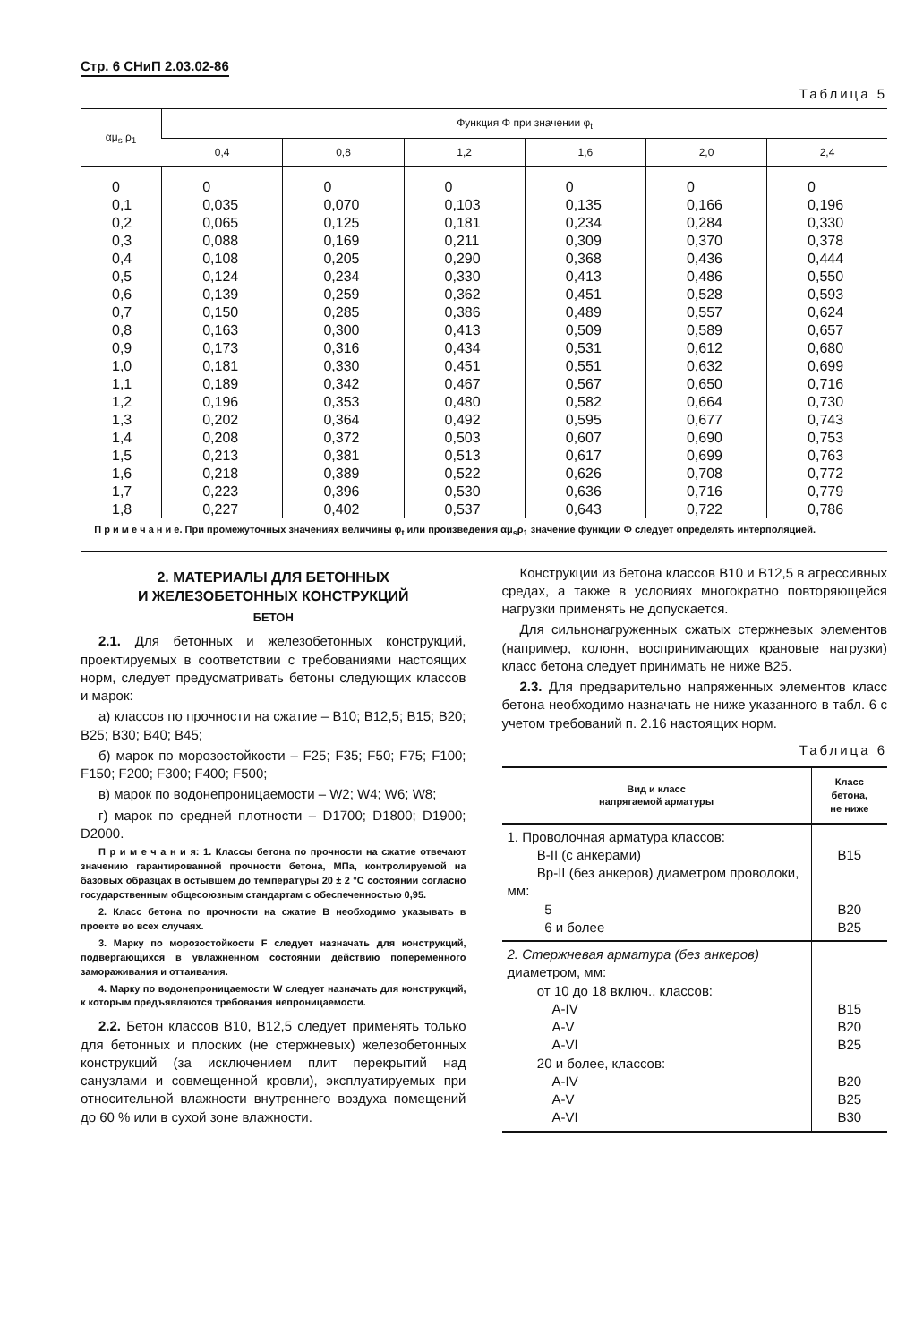Стр. 6 СНиП 2.03.02-86
Таблица 5
| αμ<sub>s</sub> ρ<sub>1</sub> | Функция Φ при значении φ<sub>t</sub> | | | | | |
| --- | --- | --- | --- | --- | --- | --- |
| | 0,4 | 0,8 | 1,2 | 1,6 | 2,0 | 2,4 |
| 0 | 0 | 0 | 0 | 0 | 0 | 0 |
| 0,1 | 0,035 | 0,070 | 0,103 | 0,135 | 0,166 | 0,196 |
| 0,2 | 0,065 | 0,125 | 0,181 | 0,234 | 0,284 | 0,330 |
| 0,3 | 0,088 | 0,169 | 0,211 | 0,309 | 0,370 | 0,378 |
| 0,4 | 0,108 | 0,205 | 0,290 | 0,368 | 0,436 | 0,444 |
| 0,5 | 0,124 | 0,234 | 0,330 | 0,413 | 0,486 | 0,550 |
| 0,6 | 0,139 | 0,259 | 0,362 | 0,451 | 0,528 | 0,593 |
| 0,7 | 0,150 | 0,285 | 0,386 | 0,489 | 0,557 | 0,624 |
| 0,8 | 0,163 | 0,300 | 0,413 | 0,509 | 0,589 | 0,657 |
| 0,9 | 0,173 | 0,316 | 0,434 | 0,531 | 0,612 | 0,680 |
| 1,0 | 0,181 | 0,330 | 0,451 | 0,551 | 0,632 | 0,699 |
| 1,1 | 0,189 | 0,342 | 0,467 | 0,567 | 0,650 | 0,716 |
| 1,2 | 0,196 | 0,353 | 0,480 | 0,582 | 0,664 | 0,730 |
| 1,3 | 0,202 | 0,364 | 0,492 | 0,595 | 0,677 | 0,743 |
| 1,4 | 0,208 | 0,372 | 0,503 | 0,607 | 0,690 | 0,753 |
| 1,5 | 0,213 | 0,381 | 0,513 | 0,617 | 0,699 | 0,763 |
| 1,6 | 0,218 | 0,389 | 0,522 | 0,626 | 0,708 | 0,772 |
| 1,7 | 0,223 | 0,396 | 0,530 | 0,636 | 0,716 | 0,779 |
| 1,8 | 0,227 | 0,402 | 0,537 | 0,643 | 0,722 | 0,786 |
П р и м е ч а н и е. При промежуточных значениях величины φ<sub>t</sub> или произведения αμ<sub>s</sub>ρ<sub>1</sub> значение функции Φ следует определять интерполяцией.
2. МАТЕРИАЛЫ ДЛЯ БЕТОННЫХ
И ЖЕЛЕЗОБЕТОННЫХ КОНСТРУКЦИЙ
БЕТОН
2.1. Для бетонных и железобетонных конструкций, проектируемых в соответствии с требованиями настоящих норм, следует предусматривать бетоны следующих классов и марок:
а) классов по прочности на сжатие – B10; B12,5; B15; B20; B25; B30; B40; B45;
б) марок по морозостойкости – F25; F35; F50; F75; F100; F150; F200; F300; F400; F500;
в) марок по водонепроницаемости – W2; W4; W6; W8;
г) марок по средней плотности – D1700; D1800; D1900; D2000.
П р и м е ч а н и я: 1. Классы бетона по прочности на сжатие отвечают значению гарантированной прочности бетона, МПа, контролируемой на базовых образцах в остывшем до температуры 20 ± 2 °С состоянии согласно государственным общесоюзным стандартам с обеспеченностью 0,95.
2. Класс бетона по прочности на сжатие B необходимо указывать в проекте во всех случаях.
3. Марку по морозостойкости F следует назначать для конструкций, подвергающихся в увлажненном состоянии действию попеременного замораживания и оттаивания.
4. Марку по водонепроницаемости W следует назначать для конструкций, к которым предъявляются требования непроницаемости.
2.2. Бетон классов B10, B12,5 следует применять только для бетонных и плоских (не стержневых) железобетонных конструкций (за исключением плит перекрытий над санузлами и совмещенной кровли), эксплуатируемых при относительной влажности внутреннего воздуха помещений до 60 % или в сухой зоне влажности.
Конструкции из бетона классов B10 и B12,5 в агрессивных средах, а также в условиях многократно повторяющейся нагрузки применять не допускается.
Для сильнонагруженных сжатых стержневых элементов (например, колонн, воспринимающих крановые нагрузки) класс бетона следует принимать не ниже B25.
2.3. Для предварительно напряженных элементов класс бетона необходимо назначать не ниже указанного в табл. 6 с учетом требований п. 2.16 настоящих норм.
Таблица 6
| Вид и класс напрягаемой арматуры | Класс бетона, не ниже |
| --- | --- |
| 1. Проволочная арматура классов: B-II (с анкерами) Bp-II (без анкеров) диаметром проволоки, мм: 5 6 и более | B15 B20 B25 |
| 2. Стержневая арматура (без анкеров) диаметром, мм: от 10 до 18 включ., классов: A-IV A-V A-VI 20 и более, классов: A-IV A-V A-VI | B15 B20 B25 B20 B25 B30 |